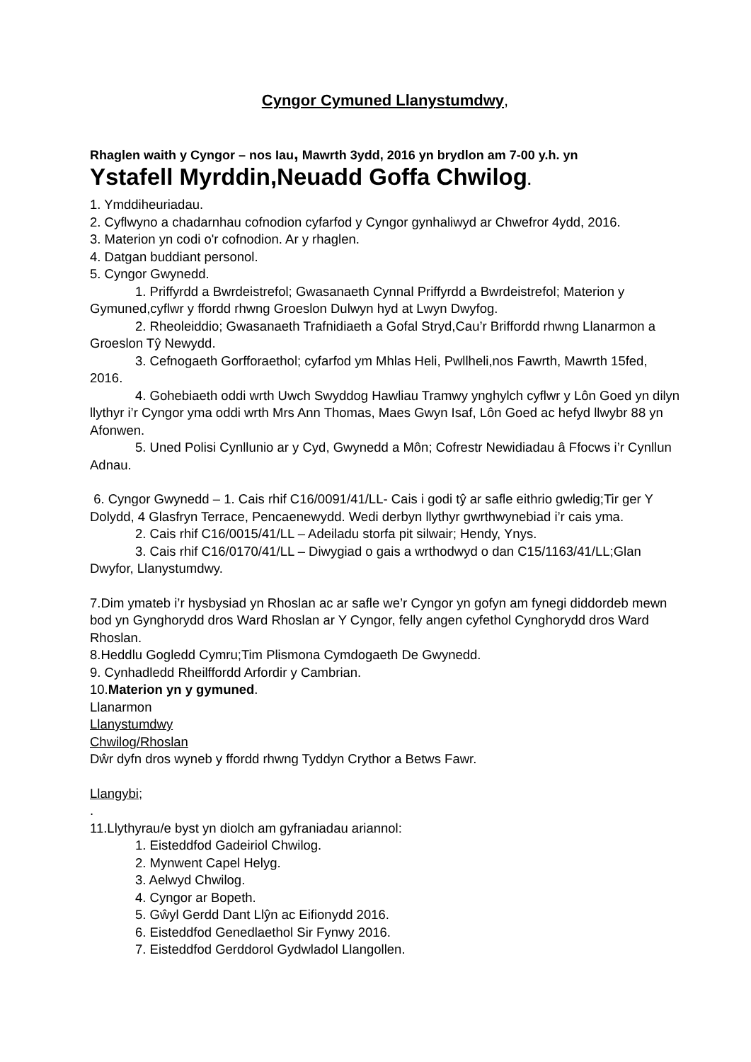Cyngor Cymuned Llanystumdwy,
Rhaglen waith y Cyngor – nos Iau, Mawrth 3ydd, 2016 yn brydlon am 7-00 y.h. yn
Ystafell Myrddin,Neuadd Goffa Chwilog.
1. Ymddiheuriadau.
2. Cyflwyno a chadarnhau cofnodion cyfarfod y Cyngor gynhaliwyd ar Chwefror 4ydd, 2016.
3. Materion yn codi o'r cofnodion. Ar y rhaglen.
4. Datgan buddiant personol.
5. Cyngor Gwynedd.
1. Priffyrdd a Bwrdeistrefol; Gwasanaeth Cynnal Priffyrdd a Bwrdeistrefol; Materion y Gymuned,cyflwr y ffordd rhwng Groeslon Dulwyn hyd at Lwyn Dwyfog.
2. Rheoleiddio; Gwasanaeth Trafnidiaeth a Gofal Stryd,Cau’r Briffordd rhwng Llanarmon a Groeslon Tŷ Newydd.
3. Cefnogaeth Gorfforaethol; cyfarfod ym Mhlas Heli, Pwllheli,nos Fawrth, Mawrth 15fed, 2016.
4. Gohebiaeth oddi wrth Uwch Swyddog Hawliau Tramwy ynghylch cyflwr y Lôn Goed yn dilyn llythyr i’r Cyngor yma oddi wrth Mrs Ann Thomas, Maes Gwyn Isaf, Lôn Goed ac hefyd llwybr 88 yn Afonwen.
5. Uned Polisi Cynllunio ar y Cyd, Gwynedd a Môn; Cofrestr Newidiadau â Ffocws i’r Cynllun Adnau.
6. Cyngor Gwynedd – 1. Cais rhif C16/0091/41/LL- Cais i godi tŷ ar safle eithrio gwledig;Tir ger Y Dolydd, 4 Glasfryn Terrace, Pencaenewydd. Wedi derbyn llythyr gwrthwynebiad i’r cais yma.
2. Cais rhif C16/0015/41/LL – Adeiladu storfa pit silwair; Hendy, Ynys.
3. Cais rhif C16/0170/41/LL – Diwygiad o gais a wrthodwyd o dan C15/1163/41/LL;Glan Dwyfor, Llanystumdwy.
7.Dim ymateb i’r hysbysiad yn Rhoslan ac ar safle we’r Cyngor yn gofyn am fynegi diddordeb mewn bod yn Gynghorydd dros Ward Rhoslan ar Y Cyngor, felly angen cyfethol Cynghorydd dros Ward Rhoslan.
8.Heddlu Gogledd Cymru;Tim Plismona Cymdogaeth De Gwynedd.
9. Cynhadledd Rheilffordd Arfordir y Cambrian.
10.Materion yn y gymuned.
Llanarmon
Llanystumdwy
Chwilog/Rhoslan
Dŵr dyfn dros wyneb y ffordd rhwng Tyddyn Crythor a Betws Fawr.
Llangybi;
.
11.Llythyrau/e byst yn diolch am gyfraniadau ariannol:
1. Eisteddfod Gadeiriol Chwilog.
2. Mynwent Capel Helyg.
3. Aelwyd Chwilog.
4. Cyngor ar Bopeth.
5. Gŵyl Gerdd Dant Llŷn ac Eifionydd 2016.
6. Eisteddfod Genedlaethol Sir Fynwy 2016.
7. Eisteddfod Gerddorol Gydwladol Llangollen.